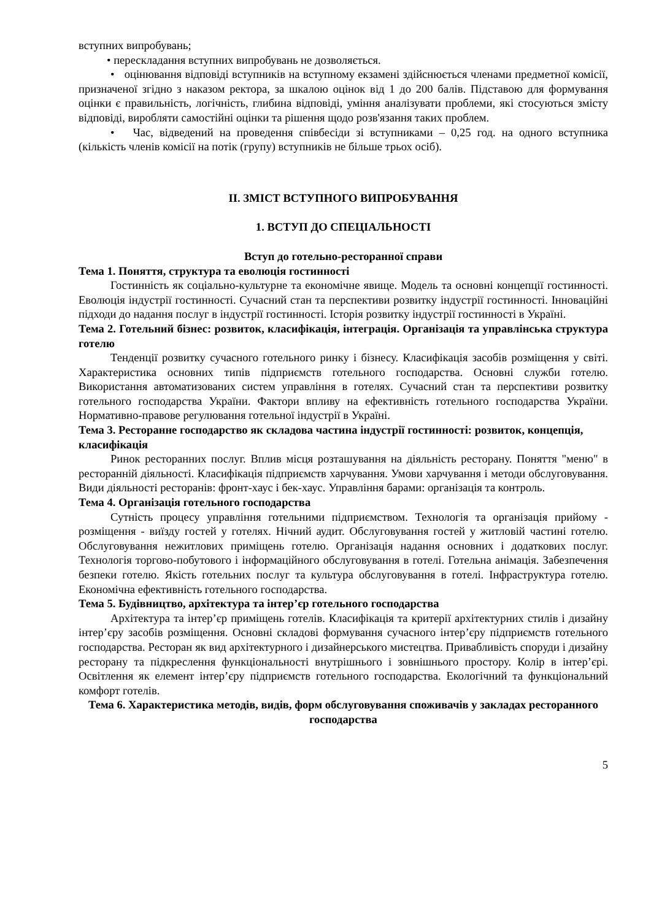вступних випробувань;
• перескладання вступних випробувань не дозволяється.
• оцінювання відповіді вступників на вступному екзамені здійснюється членами предметної комісії, призначеної згідно з наказом ректора, за шкалою оцінок від 1 до 200 балів. Підставою для формування оцінки є правильність, логічність, глибина відповіді, уміння аналізувати проблеми, які стосуються змісту відповіді, виробляти самостійні оцінки та рішення щодо розв'язання таких проблем.
• Час, відведений на проведення співбесіди зі вступниками – 0,25 год. на одного вступника (кількість членів комісії на потік (групу) вступників не більше трьох осіб).
ІІ. ЗМІСТ ВСТУПНОГО ВИПРОБУВАННЯ
1. ВСТУП ДО СПЕЦІАЛЬНОСТІ
Вступ до готельно-ресторанної справи
Тема 1. Поняття, структура та еволюція гостинності
Гостинність як соціально-культурне та економічне явище. Модель та основні концепції гостинності. Еволюція індустрії гостинності. Сучасний стан та перспективи розвитку індустрії гостинності. Інноваційні підходи до надання послуг в індустрії гостинності. Історія розвитку індустрії гостинності в Україні.
Тема 2. Готельний бізнес: розвиток, класифікація, інтеграція. Організація та управлінська структура готелю
Тенденції розвитку сучасного готельного ринку і бізнесу. Класифікація засобів розміщення у світі. Характеристика основних типів підприємств готельного господарства. Основні служби готелю. Використання автоматизованих систем управління в готелях. Сучасний стан та перспективи розвитку готельного господарства України. Фактори впливу на ефективність готельного господарства України. Нормативно-правове регулювання готельної індустрії в Україні.
Тема 3. Ресторанне господарство як складова частина індустрії гостинності: розвиток, концепція, класифікація
Ринок ресторанних послуг. Вплив місця розташування на діяльність ресторану. Поняття "меню" в ресторанній діяльності. Класифікація підприємств харчування. Умови харчування і методи обслуговування. Види діяльності ресторанів: фронт-хаус і бек-хаус. Управління барами: організація та контроль.
Тема 4. Організація готельного господарства
Сутність процесу управління готельними підприємством. Технологія та організація прийому - розміщення - виїзду гостей у готелях. Нічний аудит. Обслуговування гостей у житловій частині готелю. Обслуговування нежитлових приміщень готелю. Організація надання основних і додаткових послуг. Технологія торгово-побутового і інформаційного обслуговування в готелі. Готельна анімація. Забезпечення безпеки готелю. Якість готельних послуг та культура обслуговування в готелі. Інфраструктура готелю. Економічна ефективність готельного господарства.
Тема 5. Будівництво, архітектура та інтер’єр готельного господарства
Архітектура та інтер’єр приміщень готелів. Класифікація та критерії архітектурних стилів і дизайну інтер’єру засобів розміщення. Основні складові формування сучасного інтер’єру підприємств готельного господарства. Ресторан як вид архітектурного і дизайнерського мистецтва. Привабливість споруди і дизайну ресторану та підкреслення функціональності внутрішнього і зовнішнього простору. Колір в інтер’єрі. Освітлення як елемент інтер’єру підприємств готельного господарства. Екологічний та функціональний комфорт готелів.
Тема 6. Характеристика методів, видів, форм обслуговування споживачів у закладах ресторанного господарства
5